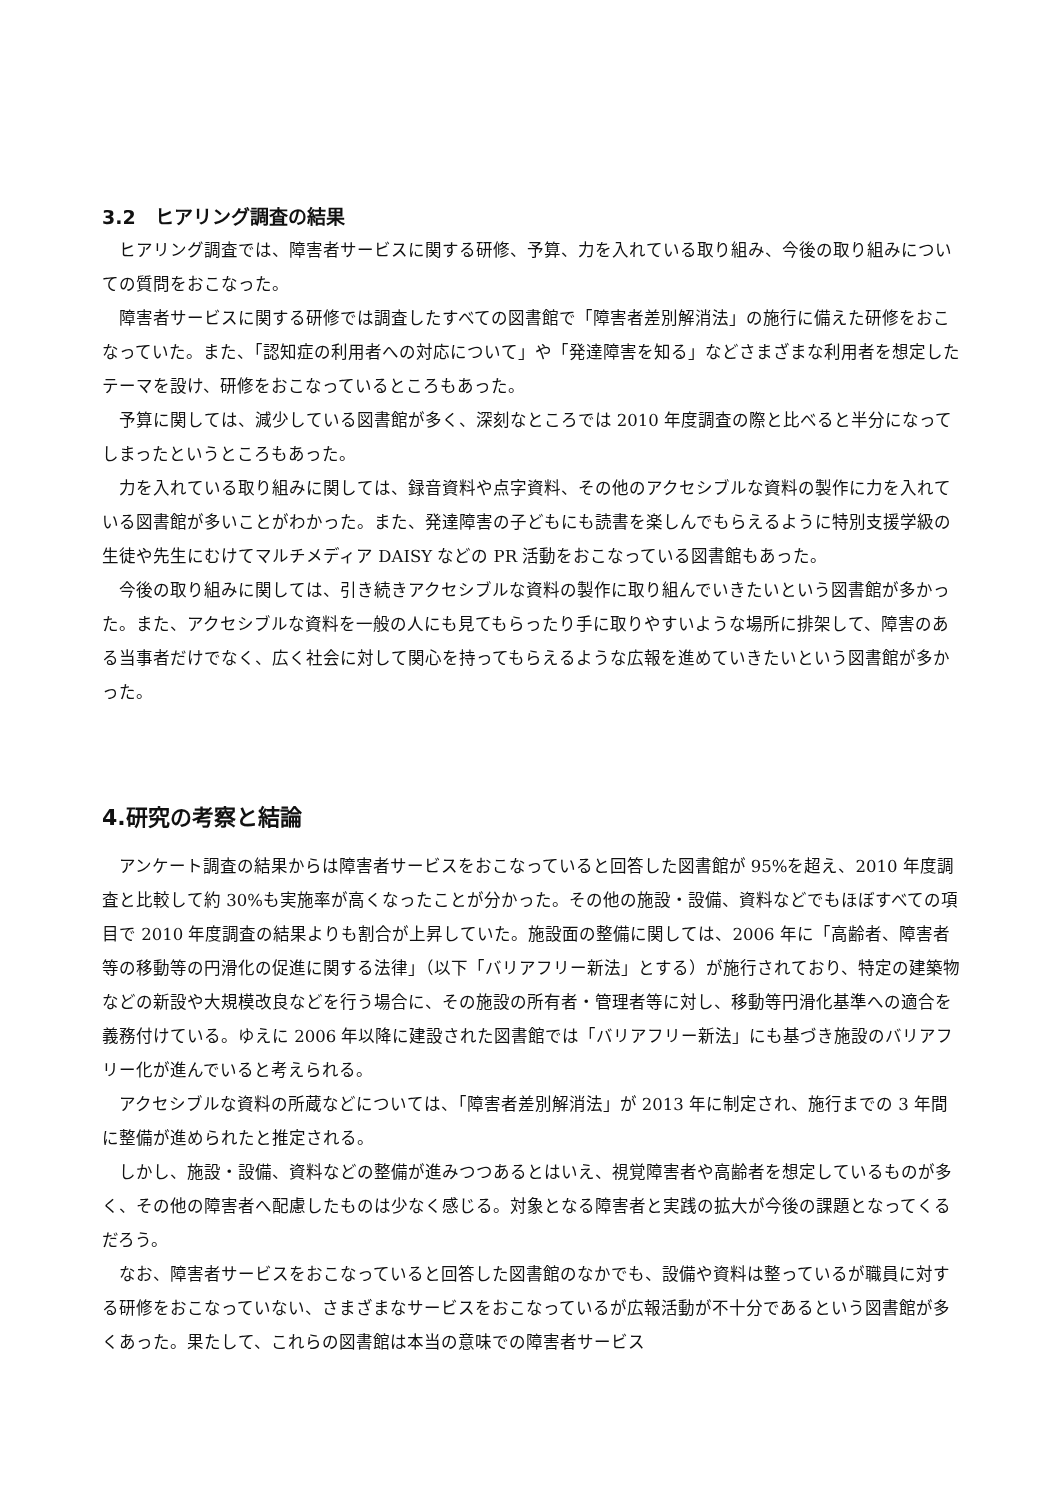3.2　ヒアリング調査の結果
ヒアリング調査では、障害者サービスに関する研修、予算、力を入れている取り組み、今後の取り組みについての質問をおこなった。
障害者サービスに関する研修では調査したすべての図書館で「障害者差別解消法」の施行に備えた研修をおこなっていた。また、「認知症の利用者への対応について」や「発達障害を知る」などさまざまな利用者を想定したテーマを設け、研修をおこなっているところもあった。
予算に関しては、減少している図書館が多く、深刻なところでは 2010 年度調査の際と比べると半分になってしまったというところもあった。
力を入れている取り組みに関しては、録音資料や点字資料、その他のアクセシブルな資料の製作に力を入れている図書館が多いことがわかった。また、発達障害の子どもにも読書を楽しんでもらえるように特別支援学級の生徒や先生にむけてマルチメディア DAISY などの PR 活動をおこなっている図書館もあった。
今後の取り組みに関しては、引き続きアクセシブルな資料の製作に取り組んでいきたいという図書館が多かった。また、アクセシブルな資料を一般の人にも見てもらったり手に取りやすいような場所に排架して、障害のある当事者だけでなく、広く社会に対して関心を持ってもらえるような広報を進めていきたいという図書館が多かった。
4.研究の考察と結論
アンケート調査の結果からは障害者サービスをおこなっていると回答した図書館が 95%を超え、2010 年度調査と比較して約 30%も実施率が高くなったことが分かった。その他の施設・設備、資料などでもほぼすべての項目で 2010 年度調査の結果よりも割合が上昇していた。施設面の整備に関しては、2006 年に「高齢者、障害者等の移動等の円滑化の促進に関する法律」（以下「バリアフリー新法」とする）が施行されており、特定の建築物などの新設や大規模改良などを行う場合に、その施設の所有者・管理者等に対し、移動等円滑化基準への適合を義務付けている。ゆえに 2006 年以降に建設された図書館では「バリアフリー新法」にも基づき施設のバリアフリー化が進んでいると考えられる。
アクセシブルな資料の所蔵などについては、「障害者差別解消法」が 2013 年に制定され、施行までの 3 年間に整備が進められたと推定される。
しかし、施設・設備、資料などの整備が進みつつあるとはいえ、視覚障害者や高齢者を想定しているものが多く、その他の障害者へ配慮したものは少なく感じる。対象となる障害者と実践の拡大が今後の課題となってくるだろう。
なお、障害者サービスをおこなっていると回答した図書館のなかでも、設備や資料は整っているが職員に対する研修をおこなっていない、さまざまなサービスをおこなっているが広報活動が不十分であるという図書館が多くあった。果たして、これらの図書館は本当の意味での障害者サービス